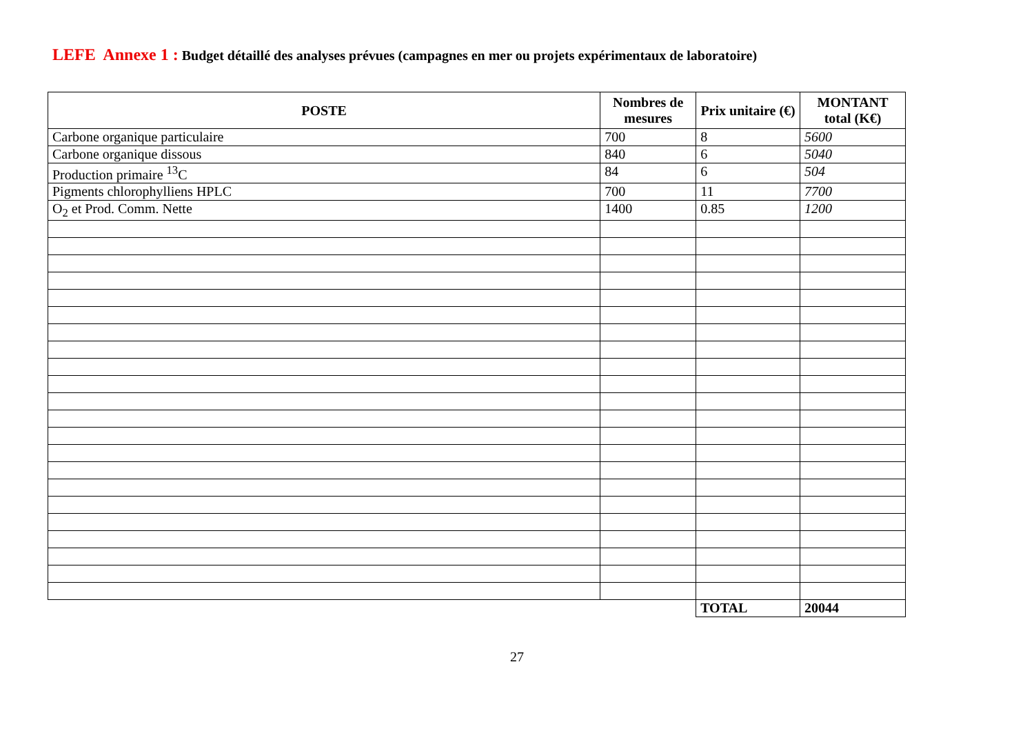LEFE Annexe 1 : Budget détaillé des analyses prévues (campagnes en mer ou projets expérimentaux de laboratoire)
| POSTE | Nombres de mesures | Prix unitaire (€) | MONTANT total (K€) |
| --- | --- | --- | --- |
| Carbone organique particulaire | 700 | 8 | 5600 |
| Carbone organique dissous | 840 | 6 | 5040 |
| Production primaire <sup>13</sup>C | 84 | 6 | 504 |
| Pigments chlorophylliens HPLC | 700 | 11 | 7700 |
| O<sub>2</sub> et Prod. Comm. Nette | 1400 | 0.85 | 1200 |
| | | TOTAL | 20044 |
27